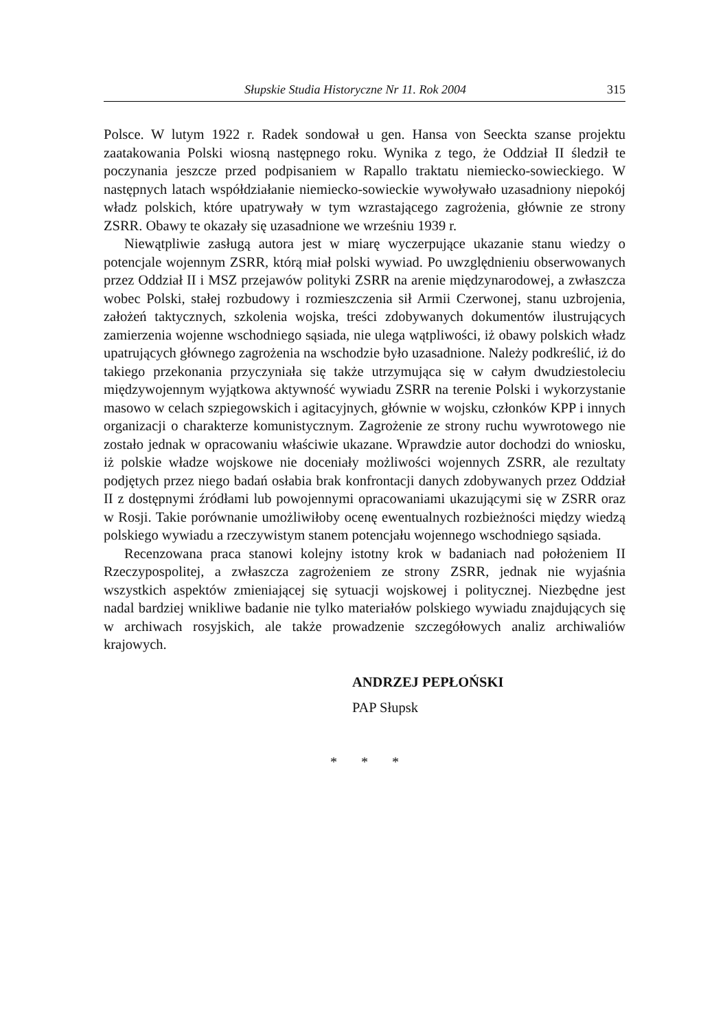Słupskie Studia Historyczne Nr 11. Rok 2004 315
Polsce. W lutym 1922 r. Radek sondował u gen. Hansa von Seeckta szanse projektu zaatakowania Polski wiosną następnego roku. Wynika z tego, że Oddział II śledził te poczynania jeszcze przed podpisaniem w Rapallo traktatu niemiecko-sowieckiego. W następnych latach współdziałanie niemiecko-sowieckie wywoływało uzasadniony niepokój władz polskich, które upatrywały w tym wzrastającego zagrożenia, głównie ze strony ZSRR. Obawy te okazały się uzasadnione we wrześniu 1939 r.
Niewątpliwie zasługą autora jest w miarę wyczerpujące ukazanie stanu wiedzy o potencjale wojennym ZSRR, którą miał polski wywiad. Po uwzględnieniu obserwowanych przez Oddział II i MSZ przejawów polityki ZSRR na arenie międzynarodowej, a zwłaszcza wobec Polski, stałej rozbudowy i rozmieszczenia sił Armii Czerwonej, stanu uzbrojenia, założeń taktycznych, szkolenia wojska, treści zdobywanych dokumentów ilustrujących zamierzenia wojenne wschodniego sąsiada, nie ulega wątpliwości, iż obawy polskich władz upatrujących głównego zagrożenia na wschodzie było uzasadnione. Należy podkreślić, iż do takiego przekonania przyczyniała się także utrzymująca się w całym dwudziestoleciu międzywojennym wyjątkowa aktywność wywiadu ZSRR na terenie Polski i wykorzystanie masowo w celach szpiegowskich i agitacyjnych, głównie w wojsku, członków KPP i innych organizacji o charakterze komunistycznym. Zagrożenie ze strony ruchu wywrotowego nie zostało jednak w opracowaniu właściwie ukazane. Wprawdzie autor dochodzi do wniosku, iż polskie władze wojskowe nie doceniały możliwości wojennych ZSRR, ale rezultaty podjętych przez niego badań osłabia brak konfrontacji danych zdobywanych przez Oddział II z dostępnymi źródłami lub powojennymi opracowaniami ukazującymi się w ZSRR oraz w Rosji. Takie porównanie umożliwiłoby ocenę ewentualnych rozbieżności między wiedzą polskiego wywiadu a rzeczywistym stanem potencjału wojennego wschodniego sąsiada.
Recenzowana praca stanowi kolejny istotny krok w badaniach nad położeniem II Rzeczypospolitej, a zwłaszcza zagrożeniem ze strony ZSRR, jednak nie wyjaśnia wszystkich aspektów zmieniającej się sytuacji wojskowej i politycznej. Niezbędne jest nadal bardziej wnikliwe badanie nie tylko materiałów polskiego wywiadu znajdujących się w archiwach rosyjskich, ale także prowadzenie szczegółowych analiz archiwaliów krajowych.
ANDRZEJ PEPŁOŃSKI
PAP Słupsk
* * *